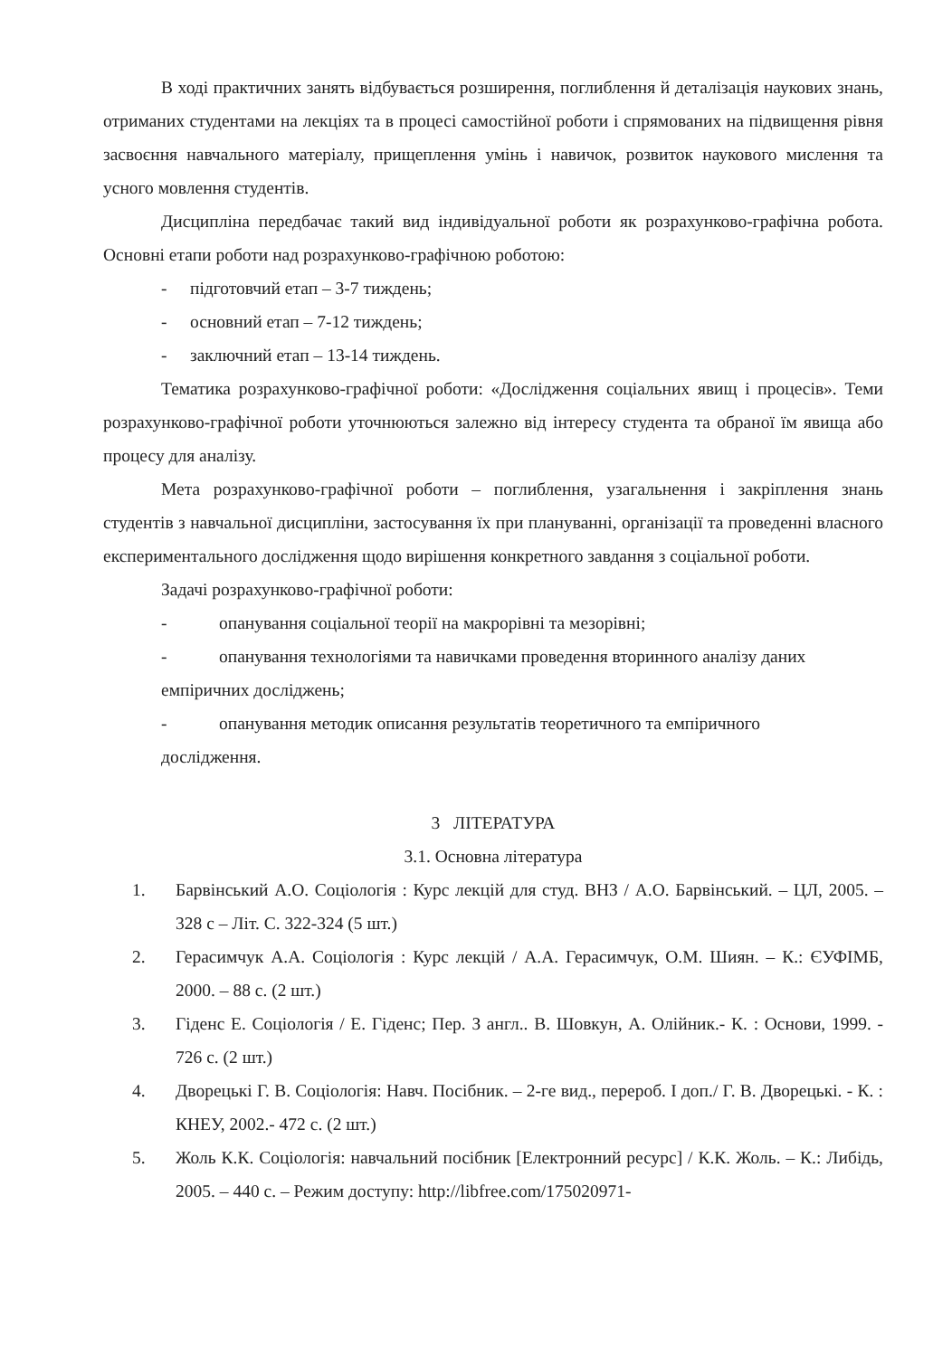В ході практичних занять відбувається розширення, поглиблення й деталізація наукових знань, отриманих студентами на лекціях та в процесі самостійної роботи і спрямованих на підвищення рівня засвоєння навчального матеріалу, прищеплення умінь і навичок, розвиток наукового мислення та усного мовлення студентів.
Дисципліна передбачає такий вид індивідуальної роботи як розрахунково-графічна робота. Основні етапи роботи над розрахунково-графічною роботою:
- підготовчий етап – 3-7 тиждень;
- основний етап – 7-12 тиждень;
- заключний етап – 13-14 тиждень.
Тематика розрахунково-графічної роботи: «Дослідження соціальних явищ і процесів». Теми розрахунково-графічної роботи уточнюються залежно від інтересу студента та обраної їм явища або процесу для аналізу.
Мета розрахунково-графічної роботи – поглиблення, узагальнення і закріплення знань студентів з навчальної дисципліни, застосування їх при плануванні, організації та проведенні власного експериментального дослідження щодо вирішення конкретного завдання з соціальної роботи.
Задачі розрахунково-графічної роботи:
- опанування соціальної теорії на макрорівні та мезорівні;
- опанування технологіями та навичками проведення вторинного аналізу даних
емпіричних досліджень;
- опанування методик описання результатів теоретичного та емпіричного
дослідження.
3 ЛІТЕРАТУРА
3.1. Основна література
1. Барвінський А.О. Соціологія : Курс лекцій для студ. ВНЗ / А.О. Барвінський. – ЦЛ, 2005. – 328 с – Літ. С. 322-324 (5 шт.)
2. Герасимчук А.А. Соціологія : Курс лекцій / А.А. Герасимчук, О.М. Шиян. – К.: ЄУФІМБ, 2000. – 88 с. (2 шт.)
3. Гіденс Е. Соціологія / Е. Гіденс; Пер. З англ.. В. Шовкун, А. Олійник.- К. : Основи, 1999. - 726 с. (2 шт.)
4. Дворецькі Г. В. Соціологія: Навч. Посібник. – 2-ге вид., перероб. І доп./ Г. В. Дворецькі. - К. : КНЕУ, 2002.- 472 с. (2 шт.)
5. Жоль К.К. Соціологія: навчальний посібник [Електронний ресурс] / К.К. Жоль. – К.: Либідь, 2005. – 440 с. – Режим доступу: http://libfree.com/175020971-